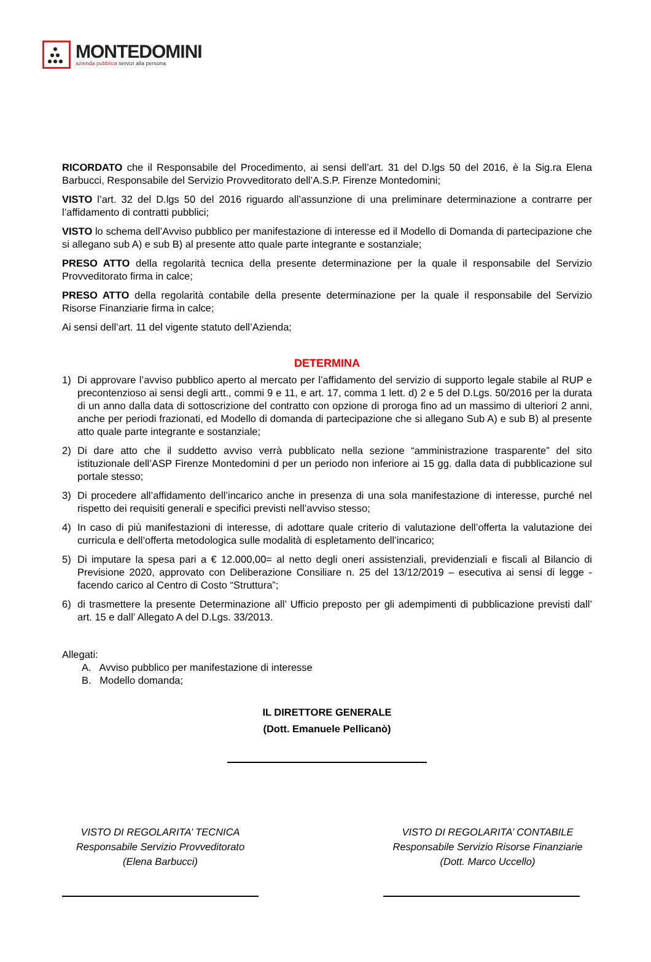MONTEDOMINI
azienda pubblica servizi alla persona
RICORDATO che il Responsabile del Procedimento, ai sensi dell’art. 31 del D.lgs 50 del 2016, è la Sig.ra Elena Barbucci, Responsabile del Servizio Provveditorato dell’A.S.P. Firenze Montedomini;
VISTO l’art. 32 del D.lgs 50 del 2016 riguardo all’assunzione di una preliminare determinazione a contrarre per l’affidamento di contratti pubblici;
VISTO lo schema dell’Avviso pubblico per manifestazione di interesse ed il Modello di Domanda di partecipazione che si allegano sub A) e sub B) al presente atto quale parte integrante e sostanziale;
PRESO ATTO della regolarità tecnica della presente determinazione per la quale il responsabile del Servizio Provveditorato firma in calce;
PRESO ATTO della regolarità contabile della presente determinazione per la quale il responsabile del Servizio Risorse Finanziarie firma in calce;
Ai sensi dell’art. 11 del vigente statuto dell’Azienda;
DETERMINA
1) Di approvare l’avviso pubblico aperto al mercato per l’affidamento del servizio di supporto legale stabile al RUP e precontenzioso ai sensi degli artt., commi 9 e 11, e art. 17, comma 1 lett. d) 2 e 5 del D.Lgs. 50/2016 per la durata di un anno dalla data di sottoscrizione del contratto con opzione di proroga fino ad un massimo di ulteriori 2 anni, anche per periodi frazionati, ed Modello di domanda di partecipazione che si allegano Sub A) e sub B) al presente atto quale parte integrante e sostanziale;
2) Di dare atto che il suddetto avviso verrà pubblicato nella sezione “amministrazione trasparente” del sito istituzionale dell’ASP Firenze Montedomini d per un periodo non inferiore ai 15 gg. dalla data di pubblicazione sul portale stesso;
3) Di procedere all’affidamento dell’incarico anche in presenza di una sola manifestazione di interesse, purché nel rispetto dei requisiti generali e specifici previsti nell’avviso stesso;
4) In caso di più manifestazioni di interesse, di adottare quale criterio di valutazione dell’offerta la valutazione dei curricula e dell’offerta metodologica sulle modalità di espletamento dell’incarico;
5) Di imputare la spesa pari a € 12.000,00= al netto degli oneri assistenziali, previdenziali e fiscali al Bilancio di Previsione 2020, approvato con Deliberazione Consiliare n. 25 del 13/12/2019 – esecutiva ai sensi di legge - facendo carico al Centro di Costo “Struttura”;
6) di trasmettere la presente Determinazione all’ Ufficio preposto per gli adempimenti di pubblicazione previsti dall’ art. 15 e dall’ Allegato A del D.Lgs. 33/2013.
Allegati:
A. Avviso pubblico per manifestazione di interesse
B. Modello domanda;
IL DIRETTORE GENERALE
(Dott. Emanuele Pellicanò)
VISTO DI REGOLARITA’ TECNICA
Responsabile Servizio Provveditorato
(Elena Barbucci)
VISTO DI REGOLARITA’ CONTABILE
Responsabile Servizio Risorse Finanziarie
(Dott. Marco Uccello)